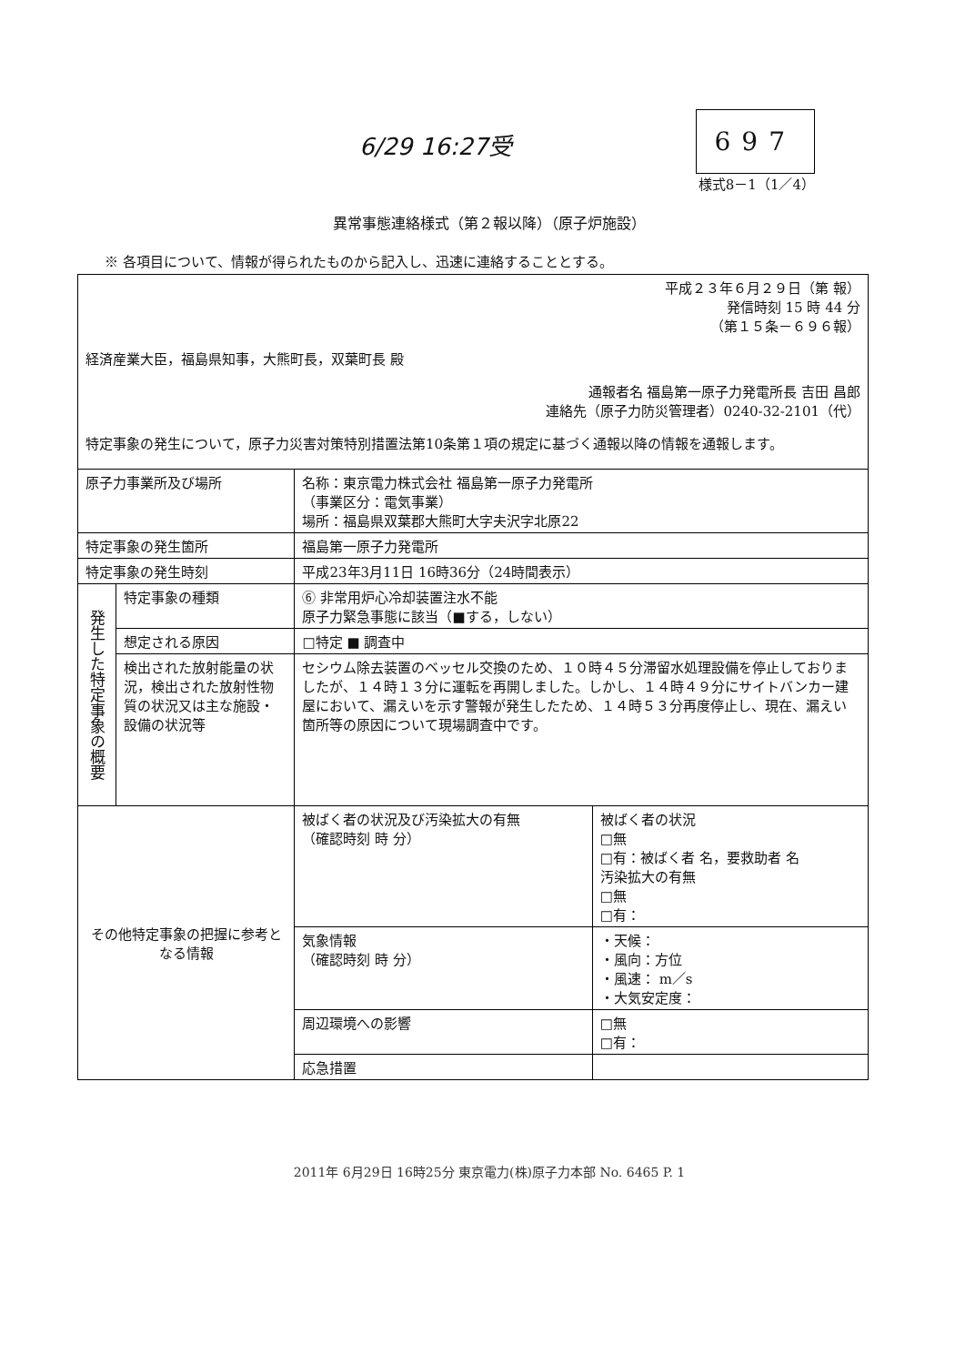6/29 16:27受 697
様式8－1（1／4）
異常事態連絡様式（第２報以降）（原子炉施設）
※ 各項目について、情報が得られたものから記入し、迅速に連絡することとする。
| 平成２３年６月２９日（第 報） 発信時刻 15 時 44 分 （第１５条－６９６報） 経済産業大臣，福島県知事，大熊町長，双葉町長 殿 通報者名 福島第一原子力発電所長 吉田 昌郎 連絡先（原子力防災管理者）0240-32-2101（代） 特定事象の発生について，原子力災害対策特別措置法第10条第１項の規定に基づく通報以降の情報を通報します。 | | | |
| 原子力事業所及び場所 | | 名称：東京電力株式会社 福島第一原子力発電所 （事業区分：電気事業） 場所：福島県双葉郡大熊町大字夫沢字北原22 | |
| 特定事象の発生箇所 | | 福島第一原子力発電所 | |
| 特定事象の発生時刻 | | 平成23年3月11日 16時36分（24時間表示） | |
| 発生した特定事象の概要 | 特定事象の種類 | ⑥ 非常用炉心冷却装置注水不能 原子力緊急事態に該当（■する，しない） | |
| | 想定される原因 | □特定 ■ 調査中 | |
| | 検出された放射能量の状況，検出された放射性物質の状況又は主な施設・設備の状況等 | セシウム除去装置のベッセル交換のため、１０時４５分滞留水処理設備を停止しておりましたが、１４時１３分に運転を再開しました。しかし、１４時４９分にサイトバンカー建屋において、漏えいを示す警報が発生したため、１４時５３分再度停止し、現在、漏えい箇所等の原因について現場調査中です。 | |
| その他特定事象の把握に参考となる情報 | | 被ばく者の状況及び汚染拡大の有無 （確認時刻 時 分） | 被ばく者の状況 □無 □有：被ばく者 名，要救助者 名 汚染拡大の有無 □無 □有： |
| | | 気象情報 （確認時刻 時 分） | ・天候： ・風向：方位 ・風速： m／s ・大気安定度： |
| | | 周辺環境への影響 | □無 □有： |
| | | 応急措置 | |
2011年 6月29日 16時25分 東京電力(株)原子力本部 No. 6465 P. 1